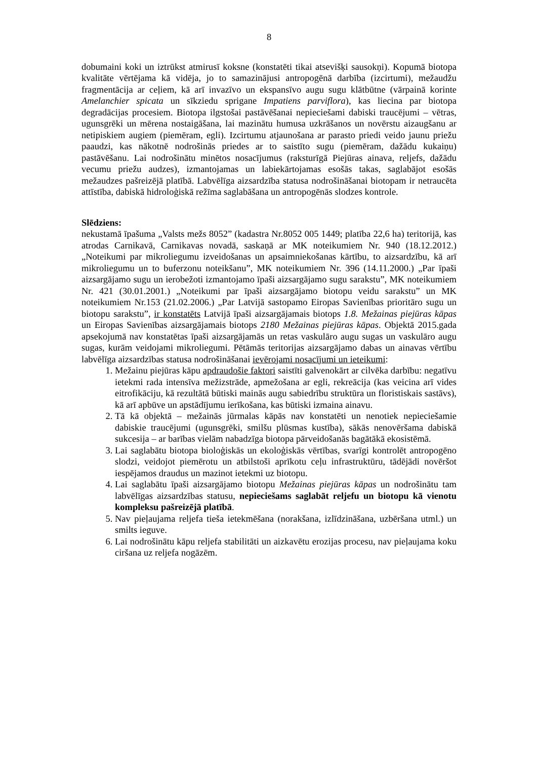8
dobumaini koki un iztrūkst atmirusī koksne (konstatēti tikai atsevišķi sausokņi). Kopumā biotopa kvalitāte vērtējama kā vidēja, jo to samazinājusi antropogēnā darbība (izcirtumi), mežaudžu fragmentācija ar ceļiem, kā arī invazīvo un ekspansīvo augu sugu klātbūtne (vārpainā korinte Amelanchier spicata un sīkziedu sprigane Impatiens parviflora), kas liecina par biotopa degradācijas procesiem. Biotopa ilgstošai pastāvēšanai nepieciešami dabiski traucējumi – vētras, ugunsgrēki un mērena nostaigāšana, lai mazinātu humusa uzkrāšanos un novērstu aizaugšanu ar netipiskiem augiem (piemēram, egli). Izcirtumu atjaunošana ar parasto priedi veido jaunu priežu paaudzi, kas nākotnē nodrošinās priedes ar to saistīto sugu (piemēram, dažādu kukaiņu) pastāvēšanu. Lai nodrošinātu minētos nosacījumus (raksturīgā Piejūras ainava, reljefs, dažādu vecumu priežu audzes), izmantojamas un labiekārtojamas esošās takas, saglabājot esošās mežaudzes pašreizējā platībā. Labvēlīga aizsardzība statusa nodrošināšanai biotopam ir netraucēta attīstība, dabiskā hidroloģiskā režīma saglabāšana un antropogēnās slodzes kontrole.
Slēdziens:
nekustamā īpašuma „Valsts mežs 8052” (kadastra Nr.8052 005 1449; platība 22,6 ha) teritorijā, kas atrodas Carnikavā, Carnikavas novadā, saskaņā ar MK noteikumiem Nr. 940 (18.12.2012.) „Noteikumi par mikroliegumu izveidošanas un apsaimniekošanas kārtību, to aizsardzību, kā arī mikroliegumu un to buferzonu noteikšanu”, MK noteikumiem Nr. 396 (14.11.2000.) „Par īpaši aizsargājamo sugu un ierobežoti izmantojamo īpaši aizsargājamo sugu sarakstu”, MK noteikumiem Nr. 421 (30.01.2001.) „Noteikumi par īpaši aizsargājamo biotopu veidu sarakstu” un MK noteikumiem Nr.153 (21.02.2006.) „Par Latvijā sastopamo Eiropas Savienības prioritāro sugu un biotopu sarakstu”, ir konstatēts Latvijā īpaši aizsargājamais biotops 1.8. Mežainas piejūras kāpas un Eiropas Savienības aizsargājamais biotops 2180 Mežainas piejūras kāpas. Objektā 2015.gada apsekojumā nav konstatētas īpaši aizsargājamās un retas vaskulāro augu sugas un vaskulāro augu sugas, kurām veidojami mikroliegumi. Pētāmās teritorijas aizsargājamo dabas un ainavas vērtību labvēlīga aizsardzības statusa nodrošināšanai ievērojami nosacījumi un ieteikumi:
1. Mežainu piejūras kāpu apdraudošie faktori saistīti galvenokārt ar cilvēka darbību: negatīvu ietekmi rada intensīva mežizstrāde, apmežošana ar egli, rekreācija (kas veicina arī vides eitrofikāciju, kā rezultātā būtiski mainās augu sabiedrību struktūra un floristiskais sastāvs), kā arī apbūve un apstādījumu ierīkošana, kas būtiski izmaina ainavu.
2. Tā kā objektā – mežainās jūrmalas kāpās nav konstatēti un nenotiek nepieciešamie dabiskie traucējumi (ugunsgrēki, smilšu plūsmas kustība), sākās nenovēršama dabiskā sukcesija – ar barības vielām nabadzīga biotopa pārveidošanās bagātākā ekosistēmā.
3. Lai saglabātu biotopa bioloģiskās un ekoloģiskās vērtības, svarīgi kontrolēt antropogēno slodzi, veidojot piemērotu un atbilstoši aprīkotu ceļu infrastruktūru, tādējādi novēršot iespējamos draudus un mazinot ietekmi uz biotopu.
4. Lai saglabātu īpaši aizsargājamo biotopu Mežainas piejūras kāpas un nodrošinātu tam labvēlīgas aizsardzības statusu, nepieciešams saglabāt reljefu un biotopu kā vienotu kompleksu pašreizējā platībā.
5. Nav pieļaujama reljefa tieša ietekmēšana (norakšana, izlīdzināšana, uzbēršana utml.) un smilts ieguve.
6. Lai nodrošinātu kāpu reljefa stabilitāti un aizkavētu erozijas procesu, nav pieļaujama koku ciršana uz reljefa nogāzēm.